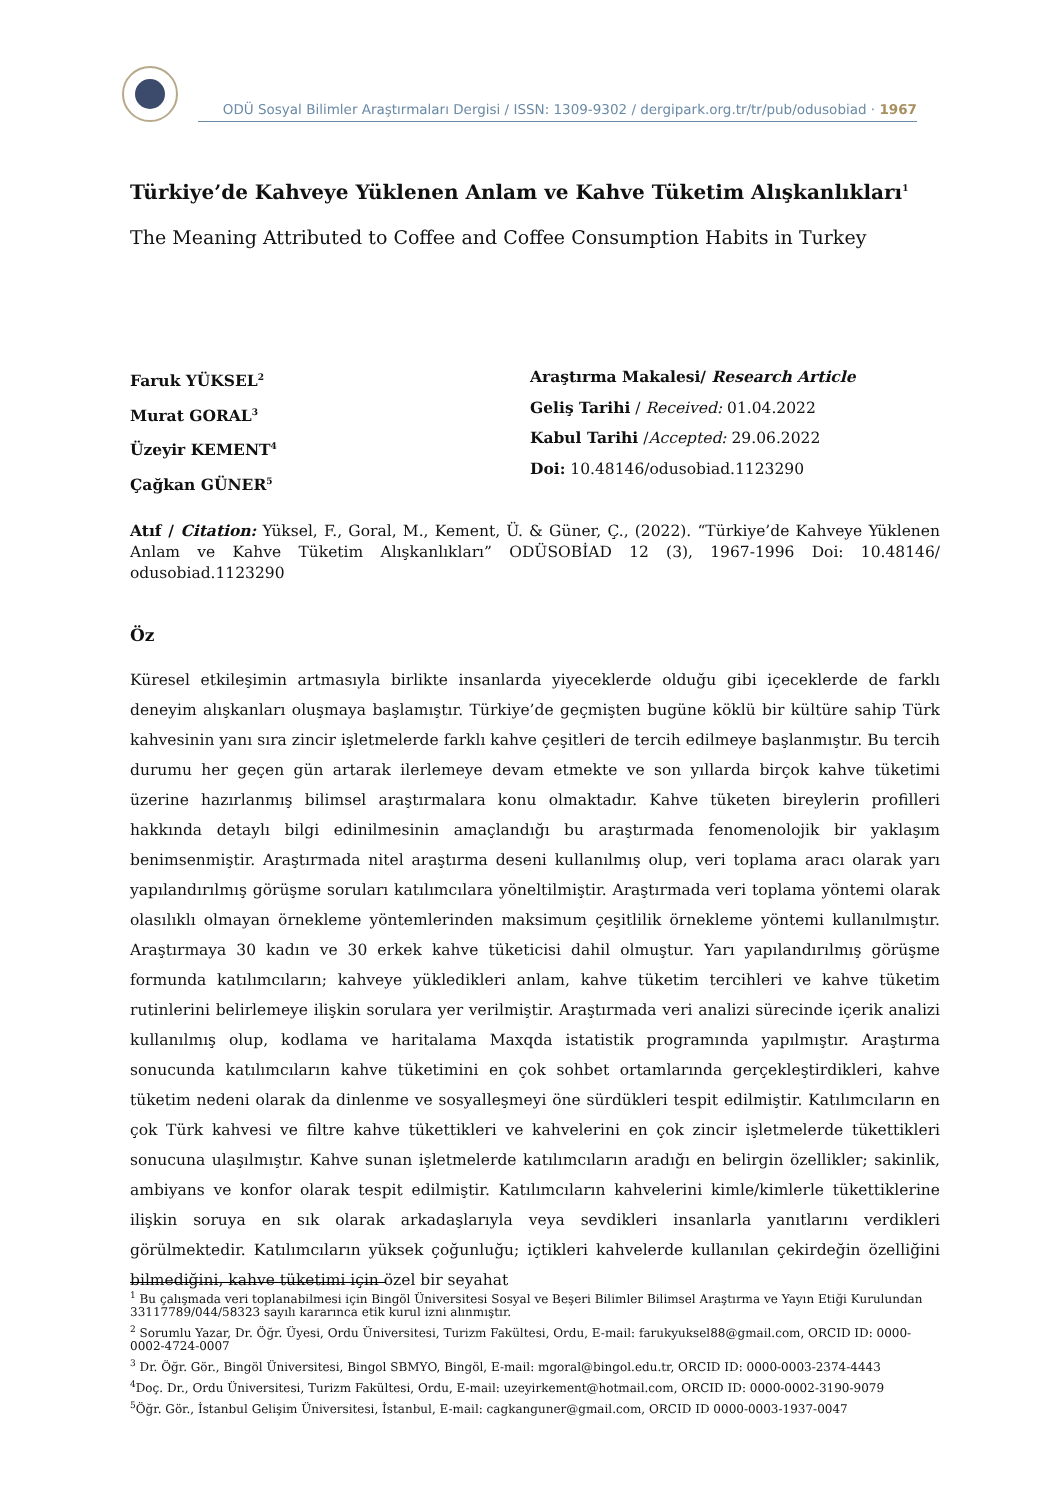ODÜ Sosyal Bilimler Araştırmaları Dergisi / ISSN: 1309-9302 / dergipark.org.tr/tr/pub/odusobiad · 1967
Türkiye’de Kahveye Yüklenen Anlam ve Kahve Tüketim Alışkanlıkları<sup>1</sup>
The Meaning Attributed to Coffee and Coffee Consumption Habits in Turkey
Faruk YÜKSEL<sup>2</sup>
Murat GORAL<sup>3</sup>
Üzeyir KEMENT<sup>4</sup>
Çağkan GÜNER<sup>5</sup>
Araştırma Makalesi/ Research Article
Geliş Tarihi / Received: 01.04.2022
Kabul Tarihi /Accepted: 29.06.2022
Doi: 10.48146/odusobiad.1123290
Atıf / Citation: Yüksel, F., Goral, M., Kement, Ü. & Güner, Ç., (2022). “Türkiye’de Kahveye Yüklenen Anlam ve Kahve Tüketim Alışkanlıkları” ODÜSOBİAD 12 (3), 1967-1996 Doi: 10.48146/ odusobiad.1123290
Öz
Küresel etkileşimin artmasıyla birlikte insanlarda yiyeceklerde olduğu gibi içeceklerde de farklı deneyim alışkanları oluşmaya başlamıştır. Türkiye’de geçmişten bugüne köklü bir kültüre sahip Türk kahvesinin yanı sıra zincir işletmelerde farklı kahve çeşitleri de tercih edilmeye başlanmıştır. Bu tercih durumu her geçen gün artarak ilerlemeye devam etmekte ve son yıllarda birçok kahve tüketimi üzerine hazırlanmış bilimsel araştırmalara konu olmaktadır. Kahve tüketen bireylerin profilleri hakkında detaylı bilgi edinilmesinin amaçlandığı bu araştırmada fenomenolojik bir yaklaşım benimsenmiştir. Araştırmada nitel araştırma deseni kullanılmış olup, veri toplama aracı olarak yarı yapılandırılmış görüşme soruları katılımcılara yöneltilmiştir. Araştırmada veri toplama yöntemi olarak olasılıklı olmayan örnekleme yöntemlerinden maksimum çeşitlilik örnekleme yöntemi kullanılmıştır. Araştırmaya 30 kadın ve 30 erkek kahve tüketicisi dahil olmuştur. Yarı yapılandırılmış görüşme formunda katılımcıların; kahveye yükledikleri anlam, kahve tüketim tercihleri ve kahve tüketim rutinlerini belirlemeye ilişkin sorulara yer verilmiştir. Araştırmada veri analizi sürecinde içerik analizi kullanılmış olup, kodlama ve haritalama Maxqda istatistik programında yapılmıştır. Araştırma sonucunda katılımcıların kahve tüketimini en çok sohbet ortamlarında gerçekleştirdikleri, kahve tüketim nedeni olarak da dinlenme ve sosyalleşmeyi öne sürdükleri tespit edilmiştir. Katılımcıların en çok Türk kahvesi ve filtre kahve tükettikleri ve kahvelerini en çok zincir işletmelerde tükettikleri sonucuna ulaşılmıştır. Kahve sunan işletmelerde katılımcıların aradığı en belirgin özellikler; sakinlik, ambiyans ve konfor olarak tespit edilmiştir. Katılımcıların kahvelerini kimle/kimlerle tükettiklerine ilişkin soruya en sık olarak arkadaşlarıyla veya sevdikleri insanlarla yanıtlarını verdikleri görülmektedir. Katılımcıların yüksek çoğunluğu; içtikleri kahvelerde kullanılan çekirdeğin özelliğini bilmediğini, kahve tüketimi için özel bir seyahat
<sup>1</sup> Bu çalışmada veri toplanabilmesi için Bingöl Üniversitesi Sosyal ve Beşeri Bilimler Bilimsel Araştırma ve Yayın Etiği Kurulundan 33117789/044/58323 sayılı kararınca etik kurul izni alınmıştır.
<sup>2</sup> Sorumlu Yazar, Dr. Öğr. Üyesi, Ordu Üniversitesi, Turizm Fakültesi, Ordu, E-mail: farukyuksel88@gmail.com, ORCID ID: 0000-0002-4724-0007
<sup>3</sup> Dr. Öğr. Gör., Bingöl Üniversitesi, Bingol SBMYO, Bingöl, E-mail: mgoral@bingol.edu.tr, ORCID ID: 0000-0003-2374-4443
<sup>4</sup> Doç. Dr., Ordu Üniversitesi, Turizm Fakültesi, Ordu, E-mail: uzeyirkement@hotmail.com, ORCID ID: 0000-0002-3190-9079
<sup>5</sup> Öğr. Gör., İstanbul Gelişim Üniversitesi, İstanbul, E-mail: cagkanguner@gmail.com, ORCID ID 0000-0003-1937-0047